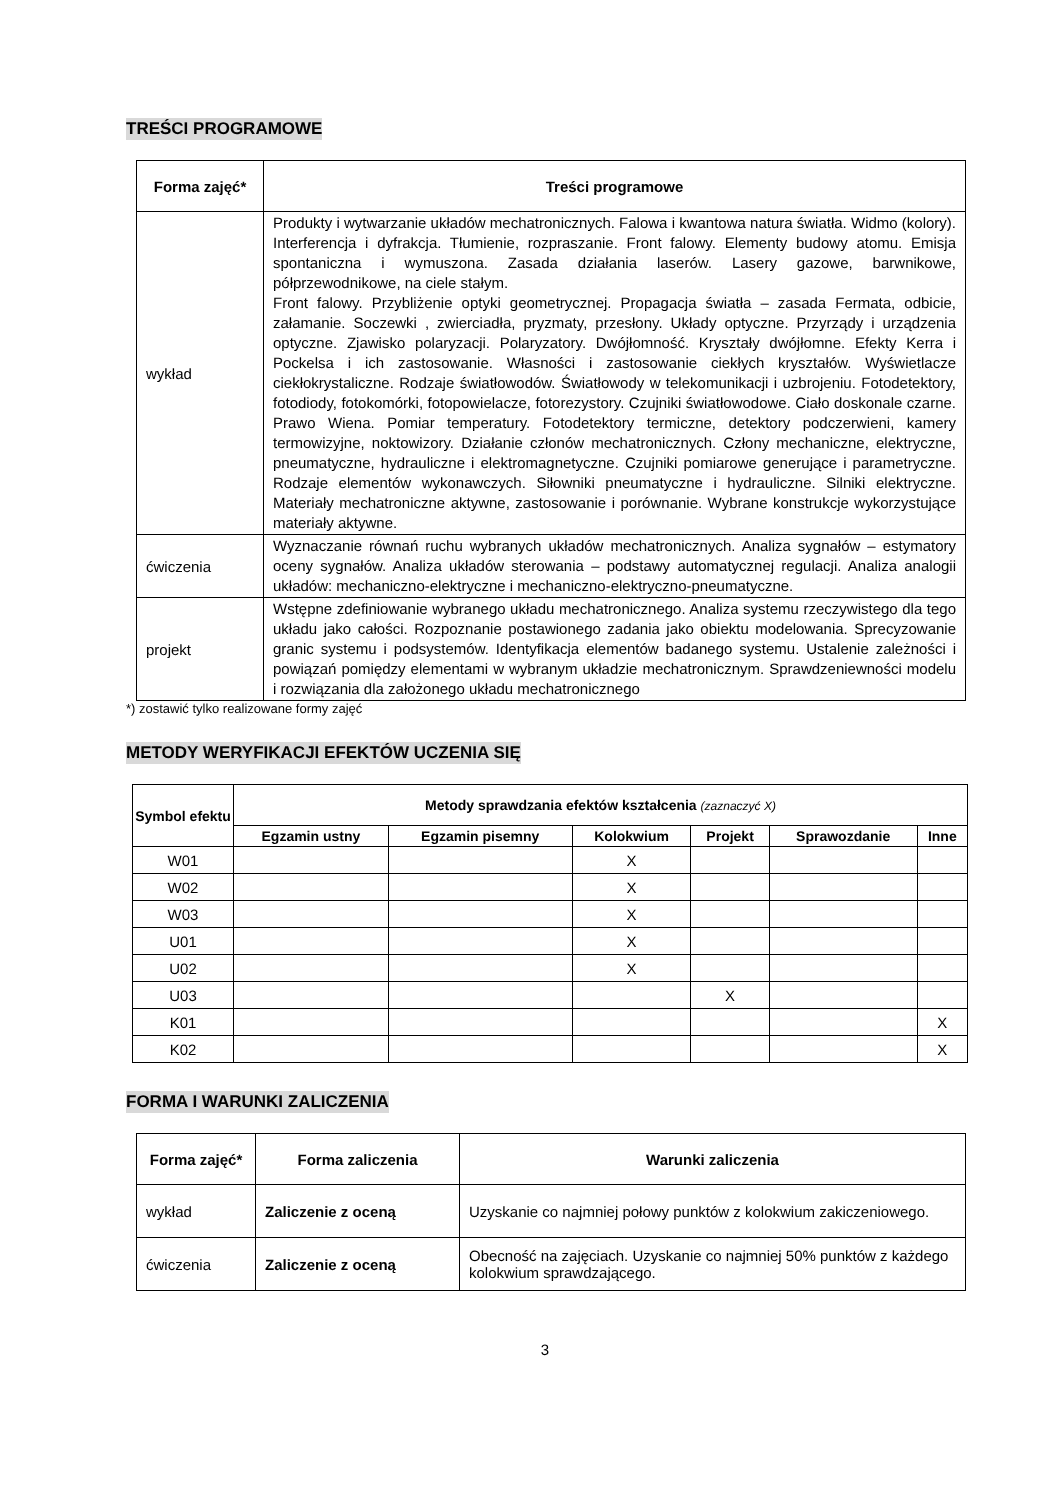TREŚCI PROGRAMOWE
| Forma zajęć* | Treści programowe |
| --- | --- |
| wykład | Produkty i wytwarzanie układów mechatronicznych. Falowa i kwantowa natura światła. Widmo (kolory). Interferencja i dyfrakcja. Tłumienie, rozpraszanie. Front falowy. Elementy budowy atomu. Emisja spontaniczna i wymuszona. Zasada działania laserów. Lasery gazowe, barwnikowe, półprzewodnikowe, na ciele stałym. Front falowy. Przybliżenie optyki geometrycznej. Propagacja światła – zasada Fermata, odbicie, załamanie. Soczewki , zwierciadła, pryzmaty, przesłony. Układy optyczne. Przyrządy i urządzenia optyczne. Zjawisko polaryzacji. Polaryzatory. Dwójłomność. Kryształy dwójłomne. Efekty Kerra i Pockelsa i ich zastosowanie. Własności i zastosowanie ciekłych kryształów. Wyświetlacze ciekłokrystaliczne. Rodzaje światłowodów. Światłowody w telekomunikacji i uzbrojeniu. Fotodetektory, fotodiody, fotokomórki, fotopowielacze, fotorezystory. Czujniki światłowodowe. Ciało doskonale czarne. Prawo Wiena. Pomiar temperatury. Fotodetektory termiczne, detektory podczerwieni, kamery termowizyjne, noktowizory. Działanie członów mechatronicznych. Człony mechaniczne, elektryczne, pneumatyczne, hydrauliczne i elektromagnetyczne. Czujniki pomiarowe generujące i parametryczne. Rodzaje elementów wykonawczych. Siłowniki pneumatyczne i hydrauliczne. Silniki elektryczne. Materiały mechatroniczne aktywne, zastosowanie i porównanie. Wybrane konstrukcje wykorzystujące materiały aktywne. |
| ćwiczenia | Wyznaczanie równań ruchu wybranych układów mechatronicznych. Analiza sygnałów – estymatory oceny sygnałów. Analiza układów sterowania – podstawy automatycznej regulacji. Analiza analogii układów: mechaniczno-elektryczne i mechaniczno-elektryczno-pneumatyczne. |
| projekt | Wstępne zdefiniowanie wybranego układu mechatronicznego. Analiza systemu rzeczywistego dla tego układu jako całości. Rozpoznanie postawionego zadania jako obiektu modelowania. Sprecyzowanie granic systemu i podsystemów. Identyfikacja elementów badanego systemu. Ustalenie zależności i powiązań pomiędzy elementami w wybranym układzie mechatronicznym. Sprawdzeniewności modelu i rozwiązania dla założonego układu mechatronicznego |
*) zostawić tylko realizowane formy zajęć
METODY WERYFIKACJI EFEKTÓW UCZENIA SIĘ
| Symbol efektu | Metody sprawdzania efektów kształcenia (zaznaczyć X) | | | | | |
| --- | --- | --- | --- | --- | --- | --- |
| | Egzamin ustny | Egzamin pisemny | Kolokwium | Projekt | Sprawozdanie | Inne |
| W01 | | | X | | | |
| W02 | | | X | | | |
| W03 | | | X | | | |
| U01 | | | X | | | |
| U02 | | | X | | | |
| U03 | | | | X | | |
| K01 | | | | | | X |
| K02 | | | | | | X |
FORMA I WARUNKI ZALICZENIA
| Forma zajęć* | Forma zaliczenia | Warunki zaliczenia |
| --- | --- | --- |
| wykład | Zaliczenie z oceną | Uzyskanie co najmniej połowy punktów z kolokwium zakiczeniowego. |
| ćwiczenia | Zaliczenie z oceną | Obecność na zajęciach. Uzyskanie co najmniej 50% punktów z każdego kolokwium sprawdzającego. |
3